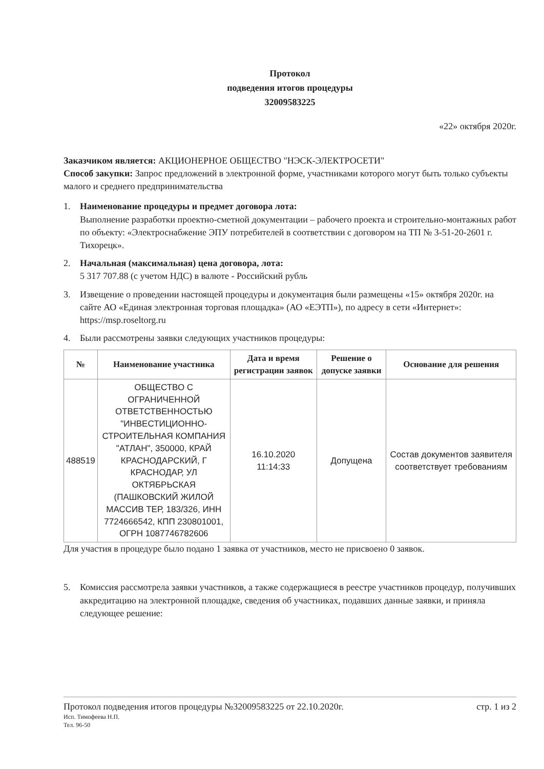Протокол
подведения итогов процедуры
32009583225
«22» октября 2020г.
Заказчиком является: АКЦИОНЕРНОЕ ОБЩЕСТВО "НЭСК-ЭЛЕКТРОСЕТИ"
Способ закупки: Запрос предложений в электронной форме, участниками которого могут быть только субъекты малого и среднего предпринимательства
1. Наименование процедуры и предмет договора лота:
Выполнение разработки проектно-сметной документации – рабочего проекта и строительно-монтажных работ по объекту: «Электроснабжение ЭПУ потребителей в соответствии с договором на ТП № 3-51-20-2601 г. Тихорецк».
2. Начальная (максимальная) цена договора, лота:
5 317 707.88 (с учетом НДС) в валюте - Российский рубль
3. Извещение о проведении настоящей процедуры и документация были размещены «15» октября 2020г. на сайте АО «Единая электронная торговая площадка» (АО «ЕЭТП»), по адресу в сети «Интернет»: https://msp.roseltorg.ru
4. Были рассмотрены заявки следующих участников процедуры:
| № | Наименование участника | Дата и время регистрации заявок | Решение о допуске заявки | Основание для решения |
| --- | --- | --- | --- | --- |
| 488519 | ОБЩЕСТВО С ОГРАНИЧЕННОЙ ОТВЕТСТВЕННОСТЬЮ "ИНВЕСТИЦИОННО-СТРОИТЕЛЬНАЯ КОМПАНИЯ "АТЛАН", 350000, КРАЙ КРАСНОДАРСКИЙ, Г КРАСНОДАР, УЛ ОКТЯБРЬСКАЯ (ПАШКОВСКИЙ ЖИЛОЙ МАССИВ ТЕР, 183/326, ИНН 7724666542, КПП 230801001, ОГРН 1087746782606 | 16.10.2020 11:14:33 | Допущена | Состав документов заявителя соответствует требованиям |
Для участия в процедуре было подано 1 заявка от участников, место не присвоено 0 заявок.
5. Комиссия рассмотрела заявки участников, а также содержащиеся в реестре участников процедур, получивших аккредитацию на электронной площадке, сведения об участниках, подавших данные заявки, и приняла следующее решение:
Протокол подведения итогов процедуры №32009583225 от 22.10.2020г. стр. 1 из 2
Исп. Тимофеева Н.П.
Тел. 96-50